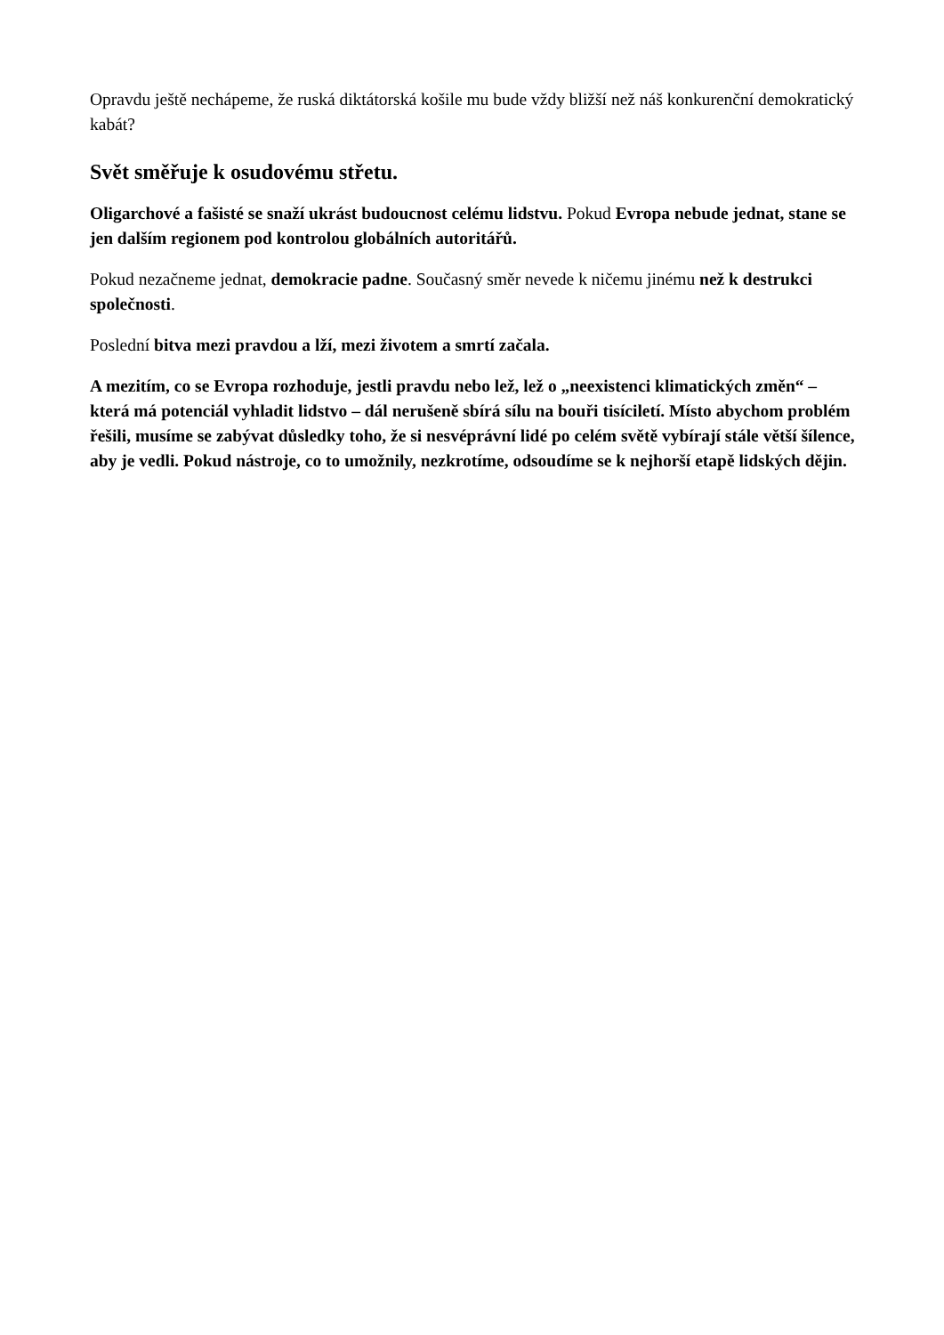Opravdu ještě nechápeme, že ruská diktátorská košile mu bude vždy bližší než náš konkurenční demokratický kabát?
Svět směřuje k osudovému střetu.
Oligarchové a fašisté se snaží ukrást budoucnost celému lidstvu. Pokud Evropa nebude jednat, stane se jen dalším regionem pod kontrolou globálních autoritářů.
Pokud nezačneme jednat, demokracie padne. Současný směr nevede k ničemu jinému než k destrukci společnosti.
Poslední bitva mezi pravdou a lží, mezi životem a smrtí začala.
A mezitím, co se Evropa rozhoduje, jestli pravdu nebo lež, lež o „neexistenci klimatických změn“ – která má potenciál vyhladit lidstvo – dál nerušeně sbírá sílu na bouři tisíciletí. Místo abychom problém řešili, musíme se zabývat důsledky toho, že si nesvéprávní lidé po celém světě vybírají stále větší šílence, aby je vedli. Pokud nástroje, co to umožnily, nezkrotíme, odsoudíme se k nejhorší etapě lidských dějin.